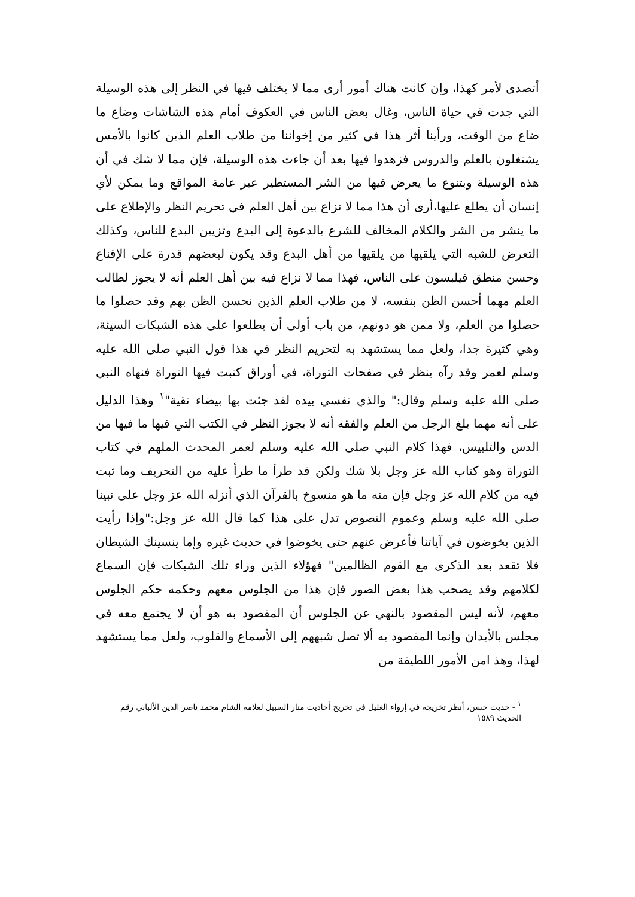أتصدى لأمر كهذا، وإن كانت هناك أمور أرى مما لا يختلف فيها في النظر إلى هذه الوسيلة التي جدت في حياة الناس، وغال بعض الناس في العكوف أمام هذه الشاشات وضاع ما ضاع من الوقت، ورأينا أثر هذا في كثير من إخواننا من طلاب العلم الذين كانوا بالأمس يشتغلون بالعلم والدروس فزهدوا فيها بعد أن جاءت هذه الوسيلة، فإن مما لا شك في أن هذه الوسيلة وبتنوع ما يعرض فيها من الشر المستطير عبر عامة المواقع وما يمكن لأي إنسان أن يطلع عليها،أرى أن هذا مما لا نزاع بين أهل العلم في تحريم النظر والإطلاع على ما ينشر من الشر والكلام المخالف للشرع بالدعوة إلى البدع وتزيين البدع للناس، وكذلك التعرض للشبه التي يلقيها من يلقيها من أهل البدع وقد يكون لبعضهم قدرة على الإقناع وحسن منطق فيلبسون على الناس، فهذا مما لا نزاع فيه بين أهل العلم أنه لا يجوز لطالب العلم مهما أحسن الظن بنفسه، لا من طلاب العلم الذين نحسن الظن بهم وقد حصلوا ما حصلوا من العلم، ولا ممن هو دونهم، من باب أولى أن يطلعوا على هذه الشبكات السيئة، وهي كثيرة جدا، ولعل مما يستشهد به لتحريم النظر في هذا قول النبي صلى الله عليه وسلم لعمر وقد رآه ينظر في صفحات التوراة، في أوراق كتبت فيها التوراة فنهاه النبي صلى الله عليه وسلم وقال:" والذي نفسي بيده لقد جئت بها بيضاء نقية"<sup>١</sup> وهذا الدليل على أنه مهما بلغ الرجل من العلم والفقه أنه لا يجوز النظر في الكتب التي فيها ما فيها من الدس والتلبيس، فهذا كلام النبي صلى الله عليه وسلم لعمر المحدث الملهم في كتاب التوراة وهو كتاب الله عز وجل بلا شك ولكن قد طرأ ما طرأ عليه من التحريف وما ثبت فيه من كلام الله عز وجل فإن منه ما هو منسوخ بالقرآن الذي أنزله الله عز وجل على نبينا صلى الله عليه وسلم وعموم النصوص تدل على هذا كما قال الله عز وجل:"وإذا رأيت الذين يخوضون في آياتنا فأعرض عنهم حتى يخوضوا في حديث غيره وإما ينسينك الشيطان فلا تقعد بعد الذكرى مع القوم الظالمين" فهؤلاء الذين وراء تلك الشبكات فإن السماع لكلامهم وقد يصحب هذا بعض الصور فإن هذا من الجلوس معهم وحكمه حكم الجلوس معهم، لأنه ليس المقصود بالنهي عن الجلوس أن المقصود به هو أن لا يجتمع معه في مجلس بالأبدان وإنما المقصود به ألا تصل شبههم إلى الأسماع والقلوب، ولعل مما يستشهد لهذا، وهذ امن الأمور اللطيفة من
<sup>١</sup> - حديث حسن، أنظر تخريجه في إرواء الغليل في تخريج أحاديث منار السبيل لعلامة الشام محمد ناصر الدين الألباني رقم الحديث ١٥٨٩